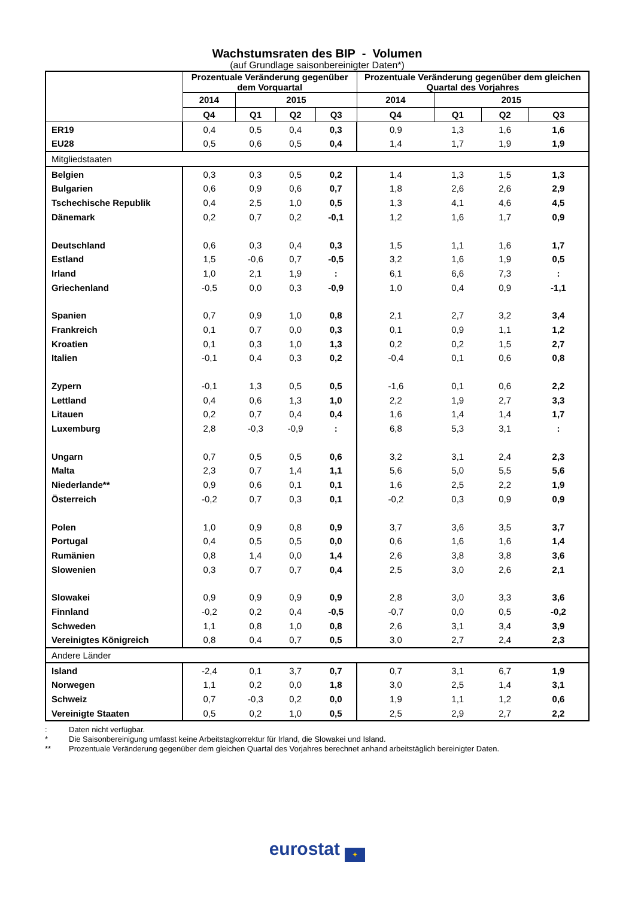Wachstumsraten des BIP - Volumen
(auf Grundlage saisonbereinigter Daten*)
| | Prozentuale Veränderung gegenüber dem Vorquartal | | | | Prozentuale Veränderung gegenüber dem gleichen Quartal des Vorjahres | | | |
| --- | --- | --- | --- | --- | --- | --- | --- | --- |
| | 2014 | 2015 | | | 2014 | 2015 | | |
| | Q4 | Q1 | Q2 | Q3 | Q4 | Q1 | Q2 | Q3 |
| ER19 | 0,4 | 0,5 | 0,4 | 0,3 | 0,9 | 1,3 | 1,6 | 1,6 |
| EU28 | 0,5 | 0,6 | 0,5 | 0,4 | 1,4 | 1,7 | 1,9 | 1,9 |
| Mitgliedstaaten | | | | | | | | |
| Belgien | 0,3 | 0,3 | 0,5 | 0,2 | 1,4 | 1,3 | 1,5 | 1,3 |
| Bulgarien | 0,6 | 0,9 | 0,6 | 0,7 | 1,8 | 2,6 | 2,6 | 2,9 |
| Tschechische Republik | 0,4 | 2,5 | 1,0 | 0,5 | 1,3 | 4,1 | 4,6 | 4,5 |
| Dänemark | 0,2 | 0,7 | 0,2 | -0,1 | 1,2 | 1,6 | 1,7 | 0,9 |
| Deutschland | 0,6 | 0,3 | 0,4 | 0,3 | 1,5 | 1,1 | 1,6 | 1,7 |
| Estland | 1,5 | -0,6 | 0,7 | -0,5 | 3,2 | 1,6 | 1,9 | 0,5 |
| Irland | 1,0 | 2,1 | 1,9 | : | 6,1 | 6,6 | 7,3 | : |
| Griechenland | -0,5 | 0,0 | 0,3 | -0,9 | 1,0 | 0,4 | 0,9 | -1,1 |
| Spanien | 0,7 | 0,9 | 1,0 | 0,8 | 2,1 | 2,7 | 3,2 | 3,4 |
| Frankreich | 0,1 | 0,7 | 0,0 | 0,3 | 0,1 | 0,9 | 1,1 | 1,2 |
| Kroatien | 0,1 | 0,3 | 1,0 | 1,3 | 0,2 | 0,2 | 1,5 | 2,7 |
| Italien | -0,1 | 0,4 | 0,3 | 0,2 | -0,4 | 0,1 | 0,6 | 0,8 |
| Zypern | -0,1 | 1,3 | 0,5 | 0,5 | -1,6 | 0,1 | 0,6 | 2,2 |
| Lettland | 0,4 | 0,6 | 1,3 | 1,0 | 2,2 | 1,9 | 2,7 | 3,3 |
| Litauen | 0,2 | 0,7 | 0,4 | 0,4 | 1,6 | 1,4 | 1,4 | 1,7 |
| Luxemburg | 2,8 | -0,3 | -0,9 | : | 6,8 | 5,3 | 3,1 | : |
| Ungarn | 0,7 | 0,5 | 0,5 | 0,6 | 3,2 | 3,1 | 2,4 | 2,3 |
| Malta | 2,3 | 0,7 | 1,4 | 1,1 | 5,6 | 5,0 | 5,5 | 5,6 |
| Niederlande** | 0,9 | 0,6 | 0,1 | 0,1 | 1,6 | 2,5 | 2,2 | 1,9 |
| Österreich | -0,2 | 0,7 | 0,3 | 0,1 | -0,2 | 0,3 | 0,9 | 0,9 |
| Polen | 1,0 | 0,9 | 0,8 | 0,9 | 3,7 | 3,6 | 3,5 | 3,7 |
| Portugal | 0,4 | 0,5 | 0,5 | 0,0 | 0,6 | 1,6 | 1,6 | 1,4 |
| Rumänien | 0,8 | 1,4 | 0,0 | 1,4 | 2,6 | 3,8 | 3,8 | 3,6 |
| Slowenien | 0,3 | 0,7 | 0,7 | 0,4 | 2,5 | 3,0 | 2,6 | 2,1 |
| Slowakei | 0,9 | 0,9 | 0,9 | 0,9 | 2,8 | 3,0 | 3,3 | 3,6 |
| Finnland | -0,2 | 0,2 | 0,4 | -0,5 | -0,7 | 0,0 | 0,5 | -0,2 |
| Schweden | 1,1 | 0,8 | 1,0 | 0,8 | 2,6 | 3,1 | 3,4 | 3,9 |
| Vereinigtes Königreich | 0,8 | 0,4 | 0,7 | 0,5 | 3,0 | 2,7 | 2,4 | 2,3 |
| Andere Länder | | | | | | | | |
| Island | -2,4 | 0,1 | 3,7 | 0,7 | 0,7 | 3,1 | 6,7 | 1,9 |
| Norwegen | 1,1 | 0,2 | 0,0 | 1,8 | 3,0 | 2,5 | 1,4 | 3,1 |
| Schweiz | 0,7 | -0,3 | 0,2 | 0,0 | 1,9 | 1,1 | 1,2 | 0,6 |
| Vereinigte Staaten | 0,5 | 0,2 | 1,0 | 0,5 | 2,5 | 2,9 | 2,7 | 2,2 |
: Daten nicht verfügbar.
* Die Saisonbereinigung umfasst keine Arbeitstagkorrektur für Irland, die Slowakei und Island.
** Prozentuale Veränderung gegenüber dem gleichen Quartal des Vorjahres berechnet anhand arbeitstäglich bereinigter Daten.
eurostat ✦